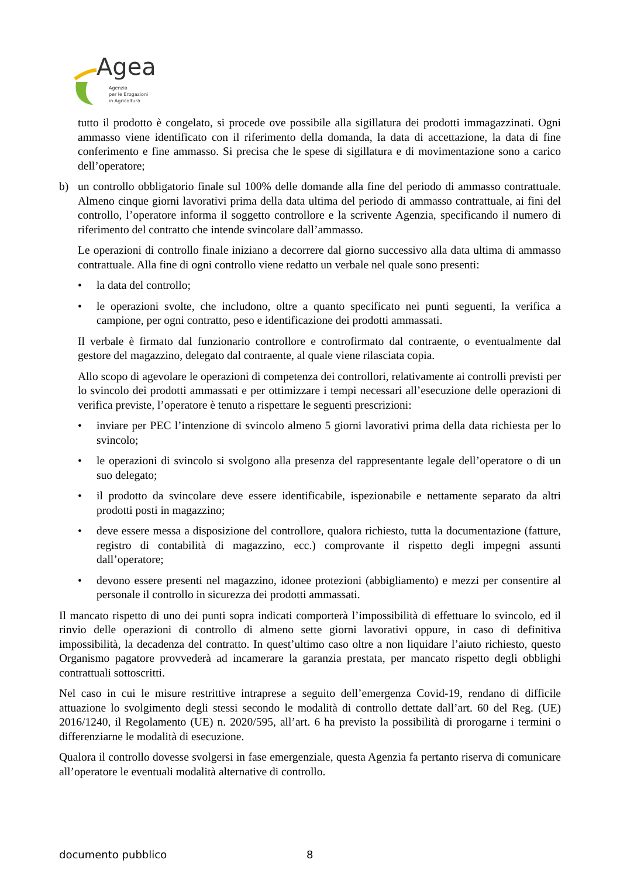Agea
Agenzia
per le Erogazioni
in Agricoltura
tutto il prodotto è congelato, si procede ove possibile alla sigillatura dei prodotti immagazzinati. Ogni ammasso viene identificato con il riferimento della domanda, la data di accettazione, la data di fine conferimento e fine ammasso. Si precisa che le spese di sigillatura e di movimentazione sono a carico dell’operatore;
b) un controllo obbligatorio finale sul 100% delle domande alla fine del periodo di ammasso contrattuale. Almeno cinque giorni lavorativi prima della data ultima del periodo di ammasso contrattuale, ai fini del controllo, l’operatore informa il soggetto controllore e la scrivente Agenzia, specificando il numero di riferimento del contratto che intende svincolare dall’ammasso.
Le operazioni di controllo finale iniziano a decorrere dal giorno successivo alla data ultima di ammasso contrattuale. Alla fine di ogni controllo viene redatto un verbale nel quale sono presenti:
• la data del controllo;
• le operazioni svolte, che includono, oltre a quanto specificato nei punti seguenti, la verifica a campione, per ogni contratto, peso e identificazione dei prodotti ammassati.
Il verbale è firmato dal funzionario controllore e controfirmato dal contraente, o eventualmente dal gestore del magazzino, delegato dal contraente, al quale viene rilasciata copia.
Allo scopo di agevolare le operazioni di competenza dei controllori, relativamente ai controlli previsti per lo svincolo dei prodotti ammassati e per ottimizzare i tempi necessari all’esecuzione delle operazioni di verifica previste, l’operatore è tenuto a rispettare le seguenti prescrizioni:
• inviare per PEC l’intenzione di svincolo almeno 5 giorni lavorativi prima della data richiesta per lo svincolo;
• le operazioni di svincolo si svolgono alla presenza del rappresentante legale dell’operatore o di un suo delegato;
• il prodotto da svincolare deve essere identificabile, ispezionabile e nettamente separato da altri prodotti posti in magazzino;
• deve essere messa a disposizione del controllore, qualora richiesto, tutta la documentazione (fatture, registro di contabilità di magazzino, ecc.) comprovante il rispetto degli impegni assunti dall’operatore;
• devono essere presenti nel magazzino, idonee protezioni (abbigliamento) e mezzi per consentire al personale il controllo in sicurezza dei prodotti ammassati.
Il mancato rispetto di uno dei punti sopra indicati comporterà l’impossibilità di effettuare lo svincolo, ed il rinvio delle operazioni di controllo di almeno sette giorni lavorativi oppure, in caso di definitiva impossibilità, la decadenza del contratto. In quest’ultimo caso oltre a non liquidare l’aiuto richiesto, questo Organismo pagatore provvederà ad incamerare la garanzia prestata, per mancato rispetto degli obblighi contrattuali sottoscritti.
Nel caso in cui le misure restrittive intraprese a seguito dell’emergenza Covid-19, rendano di difficile attuazione lo svolgimento degli stessi secondo le modalità di controllo dettate dall’art. 60 del Reg. (UE) 2016/1240, il Regolamento (UE) n. 2020/595, all’art. 6 ha previsto la possibilità di prorogarne i termini o differenziarne le modalità di esecuzione.
Qualora il controllo dovesse svolgersi in fase emergenziale, questa Agenzia fa pertanto riserva di comunicare all’operatore le eventuali modalità alternative di controllo.
documento pubblico 8